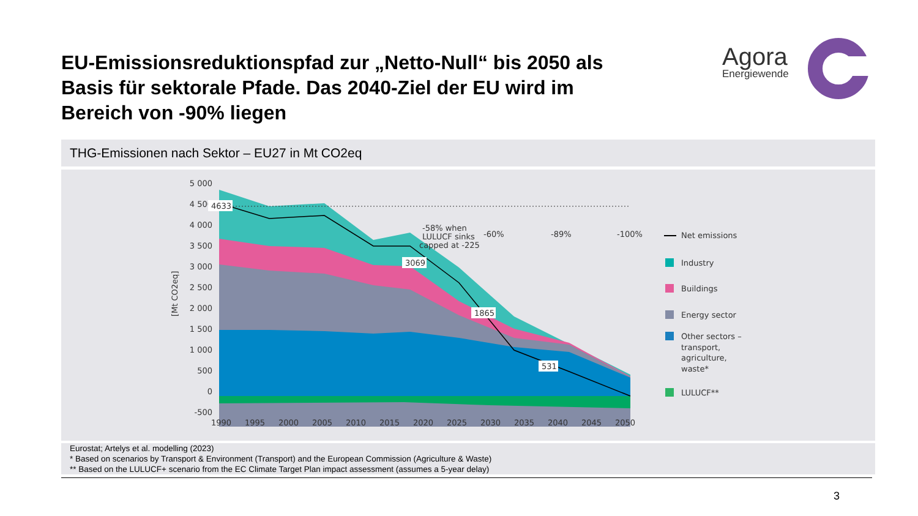EU-Emissionsreduktionspfad zur „Netto-Null“ bis 2050 als Basis für sektorale Pfade. Das 2040-Ziel der EU wird im Bereich von -90% liegen
Agora
Energiewende
THG-Emissionen nach Sektor – EU27 in Mt CO2eq
5 000
4 500
4 000
3 500
3 000
2 500
2 000
1 500
1 000
500
0
-500
[Mt CO2eq]
4633
3069
1865
531
-58% when
LULUCF sinks
capped at -225
-60%
-89%
-100%
1990
1995
2000
2005
2010
2015
2020
2025
2030
2035
2040
2045
2050
Net emissions
Industry
Buildings
Energy sector
Other sectors –
transport,
agriculture,
waste*
LULUCF**
Eurostat; Artelys et al. modelling (2023)
* Based on scenarios by Transport & Environment (Transport) and the European Commission (Agriculture & Waste)
** Based on the LULUCF+ scenario from the EC Climate Target Plan impact assessment (assumes a 5-year delay)
3